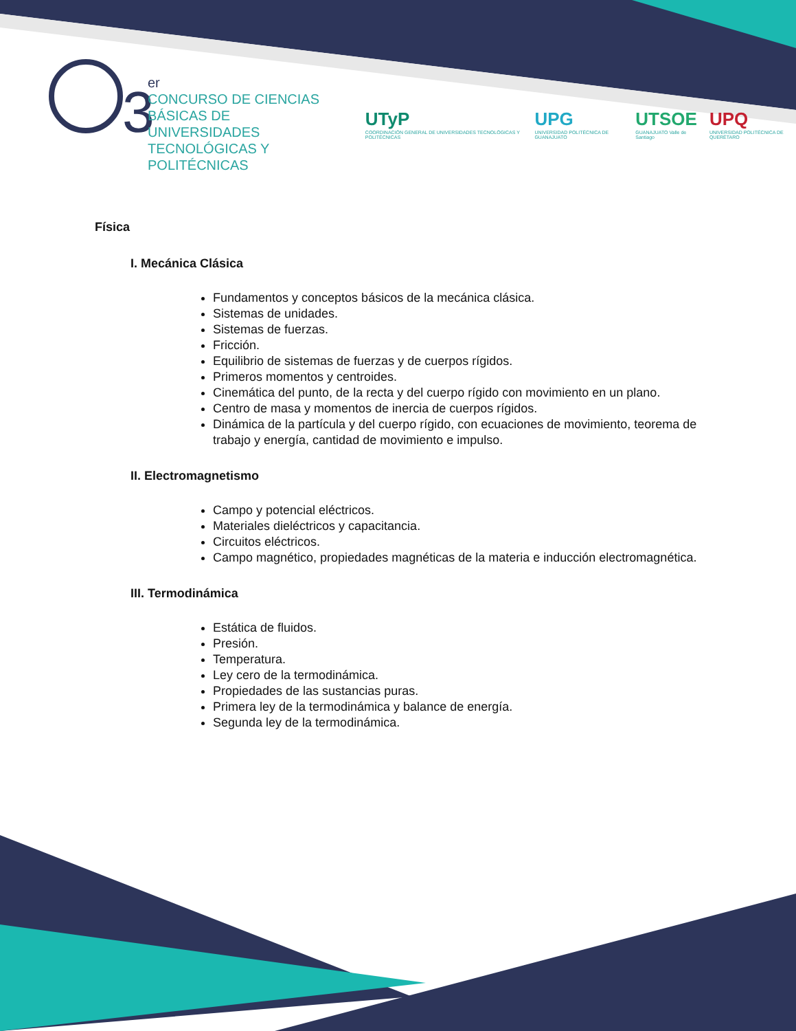3
er
CONCURSO DE CIENCIAS
BÁSICAS DE UNIVERSIDADES
TECNOLÓGICAS Y POLITÉCNICAS
UTyP
COORDINACIÓN GENERAL DE UNIVERSIDADES TECNOLÓGICAS Y POLITÉCNICAS
UPG
UNIVERSIDAD POLITÉCNICA DE GUANAJUATO
UTSOE
GUANAJUATO Valle de Santiago
UPQ
UNIVERSIDAD POLITÉCNICA DE QUERÉTARO
Física
I. Mecánica Clásica
Fundamentos y conceptos básicos de la mecánica clásica.
Sistemas de unidades.
Sistemas de fuerzas.
Fricción.
Equilibrio de sistemas de fuerzas y de cuerpos rígidos.
Primeros momentos y centroides.
Cinemática del punto, de la recta y del cuerpo rígido con movimiento en un plano.
Centro de masa y momentos de inercia de cuerpos rígidos.
Dinámica de la partícula y del cuerpo rígido, con ecuaciones de movimiento, teorema de trabajo y energía, cantidad de movimiento e impulso.
II. Electromagnetismo
Campo y potencial eléctricos.
Materiales dieléctricos y capacitancia.
Circuitos eléctricos.
Campo magnético, propiedades magnéticas de la materia e inducción electromagnética.
III. Termodinámica
Estática de fluidos.
Presión.
Temperatura.
Ley cero de la termodinámica.
Propiedades de las sustancias puras.
Primera ley de la termodinámica y balance de energía.
Segunda ley de la termodinámica.